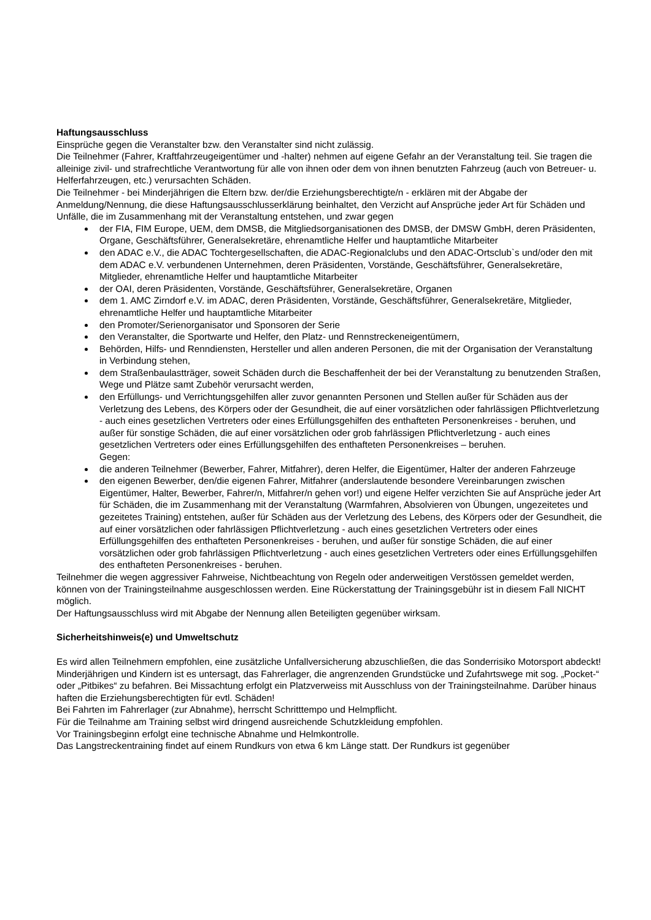Haftungsausschluss
Einsprüche gegen die Veranstalter bzw. den Veranstalter sind nicht zulässig.
Die Teilnehmer (Fahrer, Kraftfahrzeugeigentümer und -halter) nehmen auf eigene Gefahr an der Veranstaltung teil. Sie tragen die alleinige zivil- und strafrechtliche Verantwortung für alle von ihnen oder dem von ihnen benutzten Fahrzeug (auch von Betreuer- u. Helferfahrzeugen, etc.) verursachten Schäden.
Die Teilnehmer - bei Minderjährigen die Eltern bzw. der/die Erziehungsberechtigte/n - erklären mit der Abgabe der Anmeldung/Nennung, die diese Haftungsausschlusserklärung beinhaltet, den Verzicht auf Ansprüche jeder Art für Schäden und Unfälle, die im Zusammenhang mit der Veranstaltung entstehen, und zwar gegen
der FIA, FIM Europe, UEM, dem DMSB, die Mitgliedsorganisationen des DMSB, der DMSW GmbH, deren Präsidenten, Organe, Geschäftsführer, Generalsekretäre, ehrenamtliche Helfer und hauptamtliche Mitarbeiter
den ADAC e.V., die ADAC Tochtergesellschaften, die ADAC-Regionalclubs und den ADAC-Ortsclub`s und/oder den mit dem ADAC e.V. verbundenen Unternehmen, deren Präsidenten, Vorstände, Geschäftsführer, Generalsekretäre, Mitglieder, ehrenamtliche Helfer und hauptamtliche Mitarbeiter
der OAI, deren Präsidenten, Vorstände, Geschäftsführer, Generalsekretäre, Organen
dem 1. AMC Zirndorf e.V. im ADAC, deren Präsidenten, Vorstände, Geschäftsführer, Generalsekretäre, Mitglieder, ehrenamtliche Helfer und hauptamtliche Mitarbeiter
den Promoter/Serienorganisator und Sponsoren der Serie
den Veranstalter, die Sportwarte und Helfer, den Platz- und Rennstreckeneigentümern,
Behörden, Hilfs- und Renndiensten, Hersteller und allen anderen Personen, die mit der Organisation der Veranstaltung in Verbindung stehen,
dem Straßenbaulastträger, soweit Schäden durch die Beschaffenheit der bei der Veranstaltung zu benutzenden Straßen, Wege und Plätze samt Zubehör verursacht werden,
den Erfüllungs- und Verrichtungsgehilfen aller zuvor genannten Personen und Stellen außer für Schäden aus der Verletzung des Lebens, des Körpers oder der Gesundheit, die auf einer vorsätzlichen oder fahrlässigen Pflichtverletzung - auch eines gesetzlichen Vertreters oder eines Erfüllungsgehilfen des enthafteten Personenkreises - beruhen, und außer für sonstige Schäden, die auf einer vorsätzlichen oder grob fahrlässigen Pflichtverletzung - auch eines gesetzlichen Vertreters oder eines Erfüllungsgehilfen des enthafteten Personenkreises – beruhen.
Gegen:
die anderen Teilnehmer (Bewerber, Fahrer, Mitfahrer), deren Helfer, die Eigentümer, Halter der anderen Fahrzeuge
den eigenen Bewerber, den/die eigenen Fahrer, Mitfahrer (anderslautende besondere Vereinbarungen zwischen Eigentümer, Halter, Bewerber, Fahrer/n, Mitfahrer/n gehen vor!) und eigene Helfer verzichten Sie auf Ansprüche jeder Art für Schäden, die im Zusammenhang mit der Veranstaltung (Warmfahren, Absolvieren von Übungen, ungezeitetes und gezeitetes Training) entstehen, außer für Schäden aus der Verletzung des Lebens, des Körpers oder der Gesundheit, die auf einer vorsätzlichen oder fahrlässigen Pflichtverletzung - auch eines gesetzlichen Vertreters oder eines Erfüllungsgehilfen des enthafteten Personenkreises - beruhen, und außer für sonstige Schäden, die auf einer vorsätzlichen oder grob fahrlässigen Pflichtverletzung - auch eines gesetzlichen Vertreters oder eines Erfüllungsgehilfen des enthafteten Personenkreises - beruhen.
Teilnehmer die wegen aggressiver Fahrweise, Nichtbeachtung von Regeln oder anderweitigen Verstössen gemeldet werden, können von der Trainingsteilnahme ausgeschlossen werden. Eine Rückerstattung der Trainingsgebühr ist in diesem Fall NICHT möglich.
Der Haftungsausschluss wird mit Abgabe der Nennung allen Beteiligten gegenüber wirksam.
Sicherheitshinweis(e) und Umweltschutz
Es wird allen Teilnehmern empfohlen, eine zusätzliche Unfallversicherung abzuschließen, die das Sonderrisiko Motorsport abdeckt!
Minderjährigen und Kindern ist es untersagt, das Fahrerlager, die angrenzenden Grundstücke und Zufahrtswege mit sog. „Pocket-“ oder „Pitbikes“ zu befahren. Bei Missachtung erfolgt ein Platzverweiss mit Ausschluss von der Trainingsteilnahme. Darüber hinaus haften die Erziehungsberechtigten für evtl. Schäden!
Bei Fahrten im Fahrerlager (zur Abnahme), herrscht Schritttempo und Helmpflicht.
Für die Teilnahme am Training selbst wird dringend ausreichende Schutzkleidung empfohlen.
Vor Trainingsbeginn erfolgt eine technische Abnahme und Helmkontrolle.
Das Langstreckentraining findet auf einem Rundkurs von etwa 6 km Länge statt. Der Rundkurs ist gegenüber